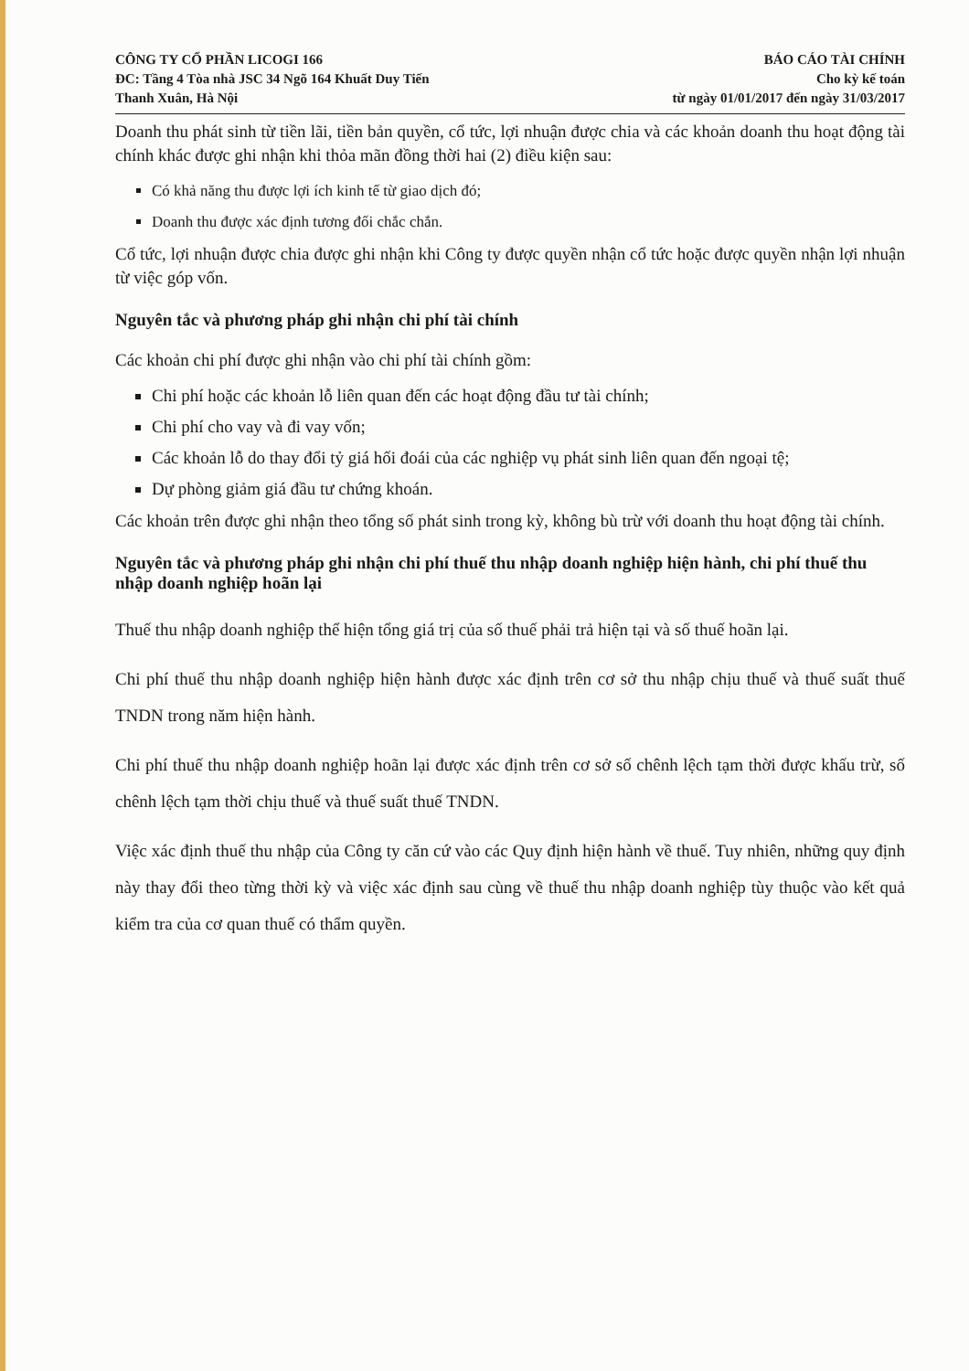CÔNG TY CỔ PHẦN LICOGI 166
ĐC: Tầng 4 Tòa nhà JSC 34 Ngõ 164 Khuất Duy Tiến
Thanh Xuân, Hà Nội
BÁO CÁO TÀI CHÍNH
Cho kỳ kế toán
từ ngày 01/01/2017 đến ngày 31/03/2017
Doanh thu phát sinh từ tiền lãi, tiền bản quyền, cổ tức, lợi nhuận được chia và các khoản doanh thu hoạt động tài chính khác được ghi nhận khi thỏa mãn đồng thời hai (2) điều kiện sau:
Có khả năng thu được lợi ích kinh tế từ giao dịch đó;
Doanh thu được xác định tương đối chắc chắn.
Cổ tức, lợi nhuận được chia được ghi nhận khi Công ty được quyền nhận cổ tức hoặc được quyền nhận lợi nhuận từ việc góp vốn.
Nguyên tắc và phương pháp ghi nhận chi phí tài chính
Các khoản chi phí được ghi nhận vào chi phí tài chính gồm:
Chi phí hoặc các khoản lỗ liên quan đến các hoạt động đầu tư tài chính;
Chi phí cho vay và đi vay vốn;
Các khoản lỗ do thay đổi tỷ giá hối đoái của các nghiệp vụ phát sinh liên quan đến ngoại tệ;
Dự phòng giảm giá đầu tư chứng khoán.
Các khoản trên được ghi nhận theo tổng số phát sinh trong kỳ, không bù trừ với doanh thu hoạt động tài chính.
Nguyên tắc và phương pháp ghi nhận chi phí thuế thu nhập doanh nghiệp hiện hành, chi phí thuế thu nhập doanh nghiệp hoãn lại
Thuế thu nhập doanh nghiệp thể hiện tổng giá trị của số thuế phải trả hiện tại và số thuế hoãn lại.
Chi phí thuế thu nhập doanh nghiệp hiện hành được xác định trên cơ sở thu nhập chịu thuế và thuế suất thuế TNDN trong năm hiện hành.
Chi phí thuế thu nhập doanh nghiệp hoãn lại được xác định trên cơ sở số chênh lệch tạm thời được khấu trừ, số chênh lệch tạm thời chịu thuế và thuế suất thuế TNDN.
Việc xác định thuế thu nhập của Công ty căn cứ vào các Quy định hiện hành về thuế. Tuy nhiên, những quy định này thay đổi theo từng thời kỳ và việc xác định sau cùng về thuế thu nhập doanh nghiệp tùy thuộc vào kết quả kiểm tra của cơ quan thuế có thẩm quyền.